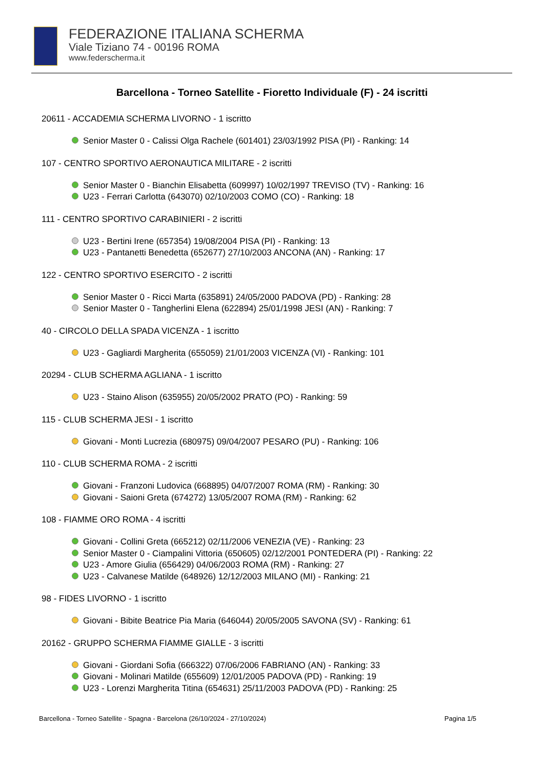FEDERAZIONE ITALIANA SCHERMA
Viale Tiziano 74 - 00196 ROMA
www.federscherma.it
Barcellona - Torneo Satellite - Fioretto Individuale (F) - 24 iscritti
20611 - ACCADEMIA SCHERMA LIVORNO - 1 iscritto
Senior Master 0 - Calissi Olga Rachele (601401) 23/03/1992 PISA (PI) - Ranking: 14
107 - CENTRO SPORTIVO AERONAUTICA MILITARE - 2 iscritti
Senior Master 0 - Bianchin Elisabetta (609997) 10/02/1997 TREVISO (TV) - Ranking: 16
U23 - Ferrari Carlotta (643070) 02/10/2003 COMO (CO) - Ranking: 18
111 - CENTRO SPORTIVO CARABINIERI - 2 iscritti
U23 - Bertini Irene (657354) 19/08/2004 PISA (PI) - Ranking: 13
U23 - Pantanetti Benedetta (652677) 27/10/2003 ANCONA (AN) - Ranking: 17
122 - CENTRO SPORTIVO ESERCITO - 2 iscritti
Senior Master 0 - Ricci Marta (635891) 24/05/2000 PADOVA (PD) - Ranking: 28
Senior Master 0 - Tangherlini Elena (622894) 25/01/1998 JESI (AN) - Ranking: 7
40 - CIRCOLO DELLA SPADA VICENZA - 1 iscritto
U23 - Gagliardi Margherita (655059) 21/01/2003 VICENZA (VI) - Ranking: 101
20294 - CLUB SCHERMA AGLIANA - 1 iscritto
U23 - Staino Alison (635955) 20/05/2002 PRATO (PO) - Ranking: 59
115 - CLUB SCHERMA JESI - 1 iscritto
Giovani - Monti Lucrezia (680975) 09/04/2007 PESARO (PU) - Ranking: 106
110 - CLUB SCHERMA ROMA - 2 iscritti
Giovani - Franzoni Ludovica (668895) 04/07/2007 ROMA (RM) - Ranking: 30
Giovani - Saioni Greta (674272) 13/05/2007 ROMA (RM) - Ranking: 62
108 - FIAMME ORO ROMA - 4 iscritti
Giovani - Collini Greta (665212) 02/11/2006 VENEZIA (VE) - Ranking: 23
Senior Master 0 - Ciampalini Vittoria (650605) 02/12/2001 PONTEDERA (PI) - Ranking: 22
U23 - Amore Giulia (656429) 04/06/2003 ROMA (RM) - Ranking: 27
U23 - Calvanese Matilde (648926) 12/12/2003 MILANO (MI) - Ranking: 21
98 - FIDES LIVORNO - 1 iscritto
Giovani - Bibite Beatrice Pia Maria (646044) 20/05/2005 SAVONA (SV) - Ranking: 61
20162 - GRUPPO SCHERMA FIAMME GIALLE - 3 iscritti
Giovani - Giordani Sofia (666322) 07/06/2006 FABRIANO (AN) - Ranking: 33
Giovani - Molinari Matilde (655609) 12/01/2005 PADOVA (PD) - Ranking: 19
U23 - Lorenzi Margherita Titina (654631) 25/11/2003 PADOVA (PD) - Ranking: 25
Barcellona - Torneo Satellite - Spagna - Barcelona (26/10/2024 - 27/10/2024) Pagina 1/5